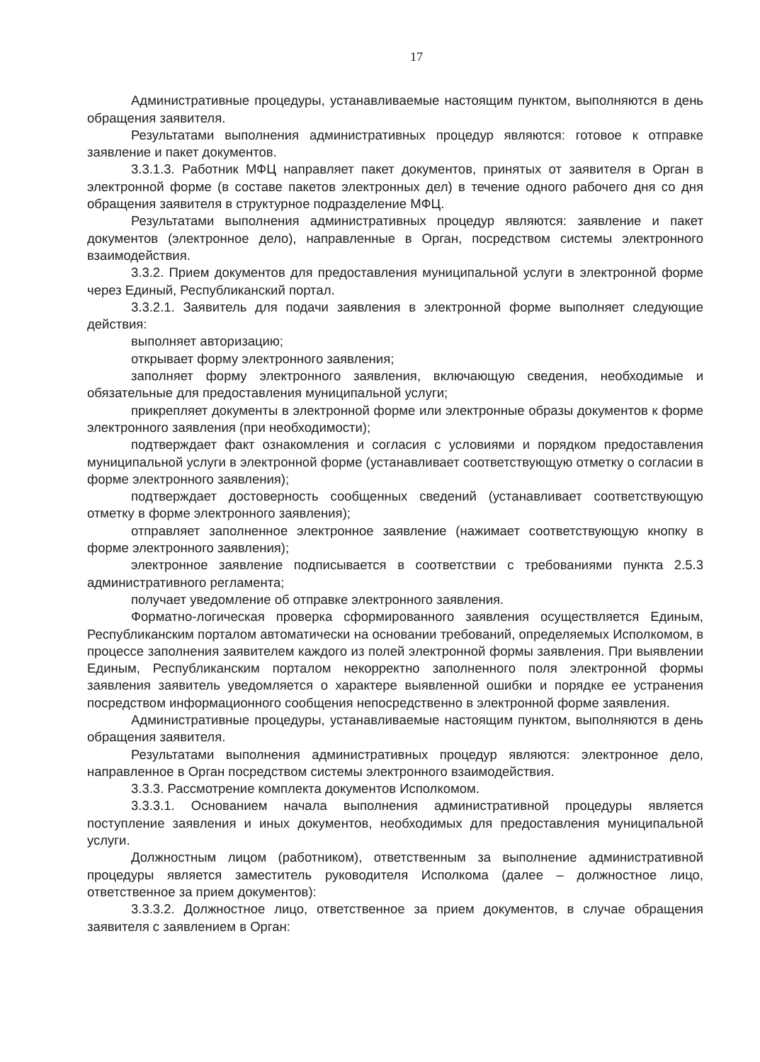17
Административные процедуры, устанавливаемые настоящим пунктом, выполняются в день обращения заявителя.
Результатами выполнения административных процедур являются: готовое к отправке заявление и пакет документов.
3.3.1.3. Работник МФЦ направляет пакет документов, принятых от заявителя в Орган в электронной форме (в составе пакетов электронных дел) в течение одного рабочего дня со дня обращения заявителя в структурное подразделение МФЦ.
Результатами выполнения административных процедур являются: заявление и пакет документов (электронное дело), направленные в Орган, посредством системы электронного взаимодействия.
3.3.2. Прием документов для предоставления муниципальной услуги в электронной форме через Единый, Республиканский портал.
3.3.2.1. Заявитель для подачи заявления в электронной форме выполняет следующие действия:
выполняет авторизацию;
открывает форму электронного заявления;
заполняет форму электронного заявления, включающую сведения, необходимые и обязательные для предоставления муниципальной услуги;
прикрепляет документы в электронной форме или электронные образы документов к форме электронного заявления (при необходимости);
подтверждает факт ознакомления и согласия с условиями и порядком предоставления муниципальной услуги в электронной форме (устанавливает соответствующую отметку о согласии в форме электронного заявления);
подтверждает достоверность сообщенных сведений (устанавливает соответствующую отметку в форме электронного заявления);
отправляет заполненное электронное заявление (нажимает соответствующую кнопку в форме электронного заявления);
электронное заявление подписывается в соответствии с требованиями пункта 2.5.3 административного регламента;
получает уведомление об отправке электронного заявления.
Форматно-логическая проверка сформированного заявления осуществляется Единым, Республиканским порталом автоматически на основании требований, определяемых Исполкомом, в процессе заполнения заявителем каждого из полей электронной формы заявления. При выявлении Единым, Республиканским порталом некорректно заполненного поля электронной формы заявления заявитель уведомляется о характере выявленной ошибки и порядке ее устранения посредством информационного сообщения непосредственно в электронной форме заявления.
Административные процедуры, устанавливаемые настоящим пунктом, выполняются в день обращения заявителя.
Результатами выполнения административных процедур являются: электронное дело, направленное в Орган посредством системы электронного взаимодействия.
3.3.3. Рассмотрение комплекта документов Исполкомом.
3.3.3.1. Основанием начала выполнения административной процедуры является поступление заявления и иных документов, необходимых для предоставления муниципальной услуги.
Должностным лицом (работником), ответственным за выполнение административной процедуры является заместитель руководителя Исполкома (далее – должностное лицо, ответственное за прием документов):
3.3.3.2. Должностное лицо, ответственное за прием документов, в случае обращения заявителя с заявлением в Орган: